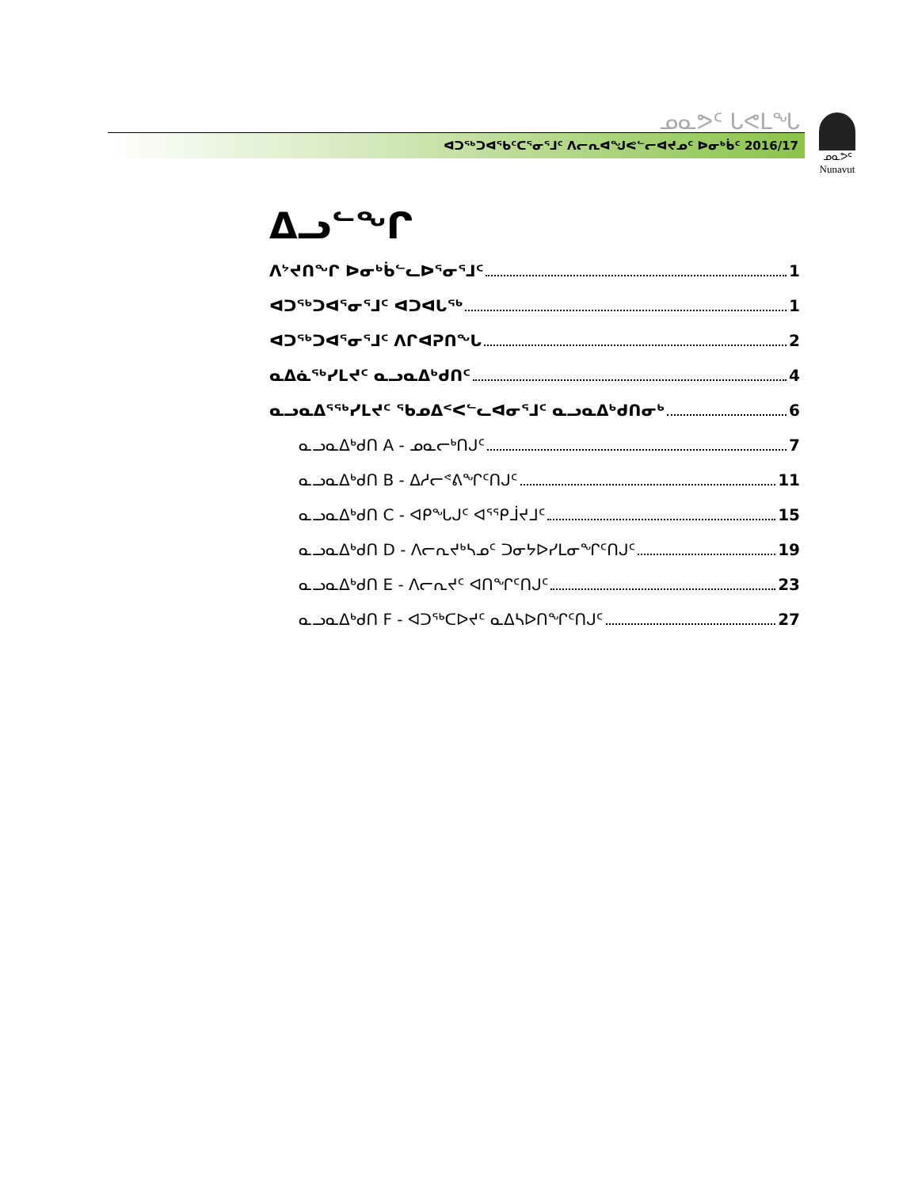ᓄᓇᕗᑦ ᒐᕙᒪᖓ
ᐊᑐᖅᑐᐊᖃᑦᑕᕐᓂᕐᒧᑦ ᐱᓕᕆᐊᖑᕙᓪᓕᐊᔪᓄᑦ ᐅᓂᒃᑳᑦ 2016/17
ᓄᓇᕗᑦ
Nunavut
ᐃᓗᓪᖏ
ᐱᔾᔪᑎᖏ ᐅᓂᒃᑳᓪᓚᐅᕐᓂᕐᒧᑦ 1
ᐊᑐᖅᑐᐊᕐᓂᕐᒧᑦ ᐊᑐᐊᒐᖅ 1
ᐊᑐᖅᑐᐊᕐᓂᕐᒧᑦ ᐱᒋᐊᕈᑎᖓ 2
ᓇᐃᓈᖅᓯᒪᔪᑦ ᓇᓗᓇᐃᒃᑯᑎᑦ 4
ᓇᓗᓇᐃᕐᖅᓯᒪᔪᑦ ᖃᓄᐃᑉᐸᓪᓚᐊᓂᕐᒧᑦ ᓇᓗᓇᐃᒃᑯᑎᓂᒃ 6
ᓇᓗᓇᐃᒃᑯᑎ A - ᓄᓇᓕᒃᑎᒍᑦ 7
ᓇᓗᓇᐃᒃᑯᑎ B - ᐃᓱᓕᕝᕕᖏᑦᑎᒍᑦ 11
ᓇᓗᓇᐃᒃᑯᑎ C - ᐊᑭᖓᒍᑦ ᐊᕐᕿᒨᔪᒧᑦ 15
ᓇᓗᓇᐃᒃᑯᑎ D - ᐱᓕᕆᔪᒃᓴᓄᑦ ᑐᓂᔭᐅᓯᒪᓂᖏᑦᑎᒍᑦ 19
ᓇᓗᓇᐃᒃᑯᑎ E - ᐱᓕᕆᔪᑦ ᐊᑎᖏᑦᑎᒍᑦ 23
ᓇᓗᓇᐃᒃᑯᑎ F - ᐊᑐᖅᑕᐅᔪᑦ ᓇᐃᓴᐅᑎᖏᑦᑎᒍᑦ 27